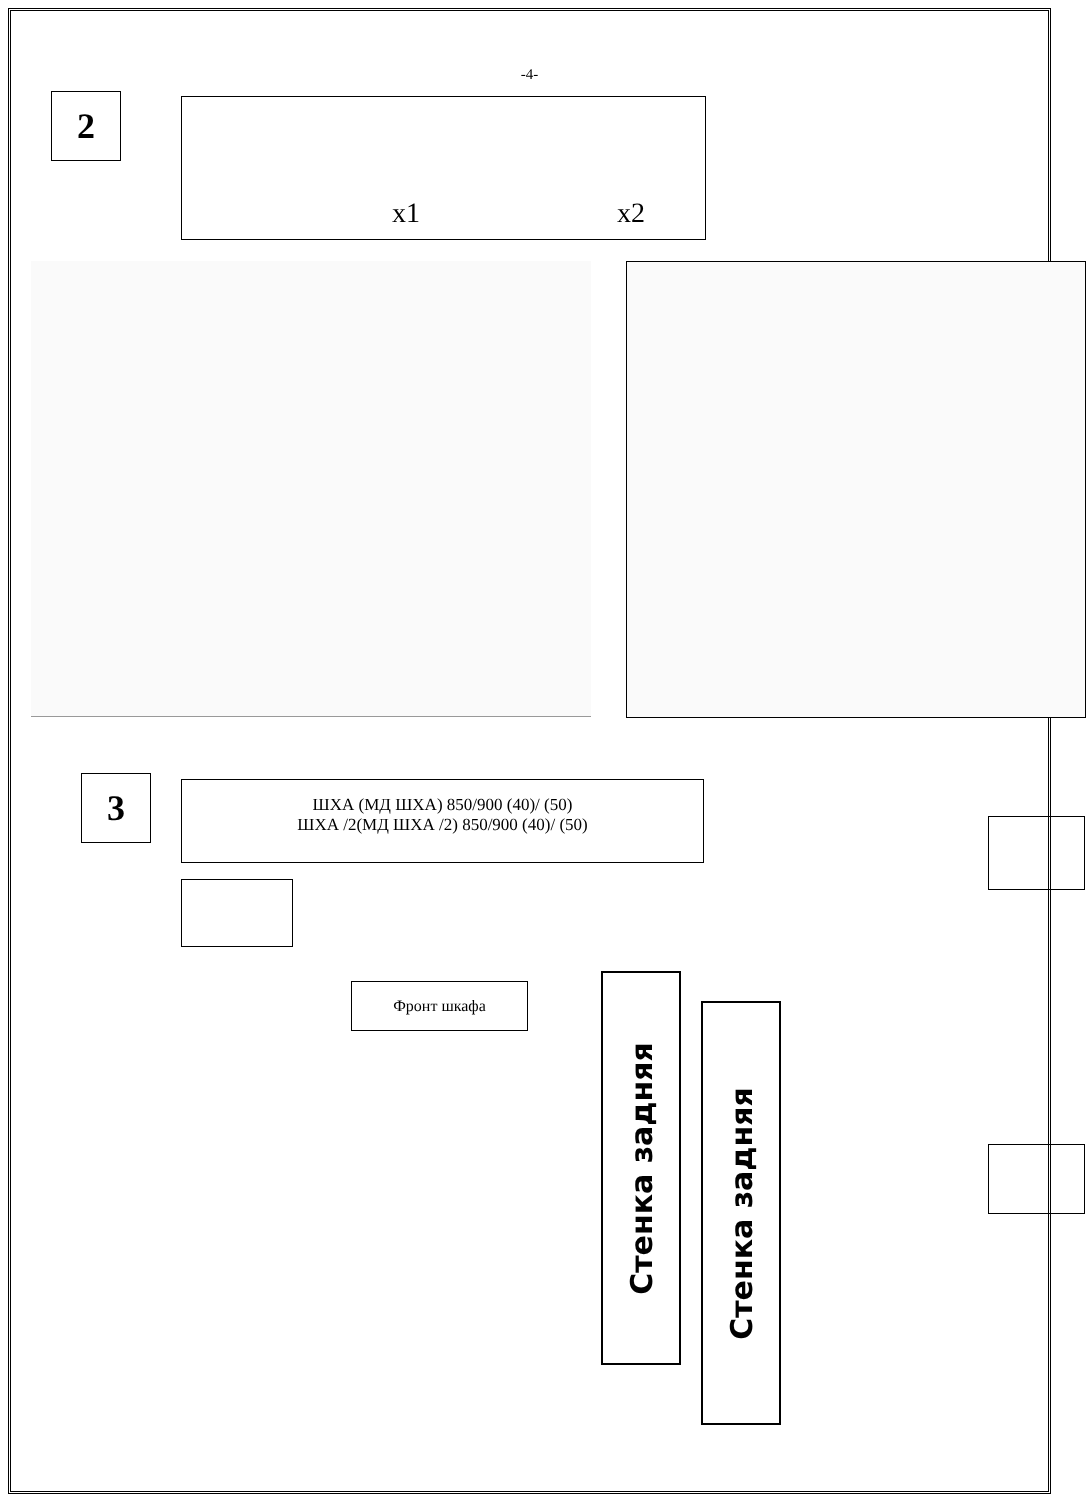-4-
2 x1 x2
3
ШХА (МД ШХА) 850/900 (40)/ (50)
ШХА /2(МД ШХА /2) 850/900 (40)/ (50)
Фронт шкафа
Стенка задняя
Стенка задняя